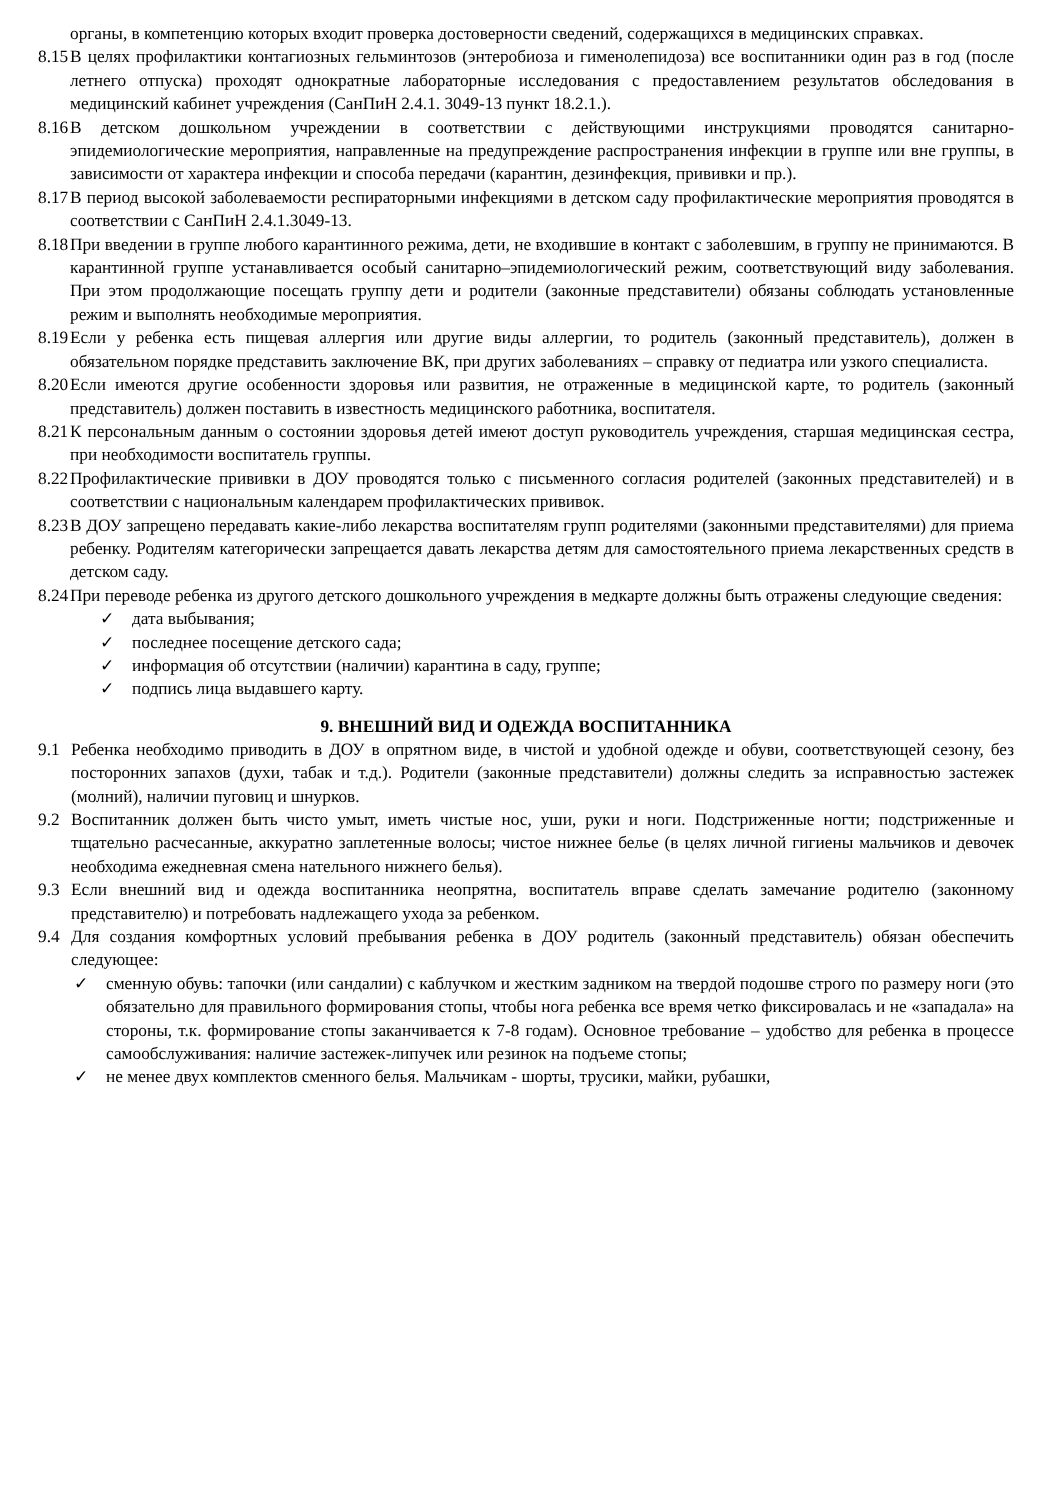органы, в компетенцию которых входит проверка достоверности сведений, содержащихся в медицинских справках.
8.15 В целях профилактики контагиозных гельминтозов (энтеробиоза и гименолепидоза) все воспитанники один раз в год (после летнего отпуска) проходят однократные лабораторные исследования с предоставлением результатов обследования в медицинский кабинет учреждения (СанПиН 2.4.1. 3049-13 пункт 18.2.1.).
8.16 В детском дошкольном учреждении в соответствии с действующими инструкциями проводятся санитарно-эпидемиологические мероприятия, направленные на предупреждение распространения инфекции в группе или вне группы, в зависимости от характера инфекции и способа передачи (карантин, дезинфекция, прививки и пр.).
8.17 В период высокой заболеваемости респираторными инфекциями в детском саду профилактические мероприятия проводятся в соответствии с СанПиН 2.4.1.3049-13.
8.18 При введении в группе любого карантинного режима, дети, не входившие в контакт с заболевшим, в группу не принимаются. В карантинной группе устанавливается особый санитарно–эпидемиологический режим, соответствующий виду заболевания. При этом продолжающие посещать группу дети и родители (законные представители) обязаны соблюдать установленные режим и выполнять необходимые мероприятия.
8.19 Если у ребенка есть пищевая аллергия или другие виды аллергии, то родитель (законный представитель), должен в обязательном порядке представить заключение ВК, при других заболеваниях – справку от педиатра или узкого специалиста.
8.20 Если имеются другие особенности здоровья или развития, не отраженные в медицинской карте, то родитель (законный представитель) должен поставить в известность медицинского работника, воспитателя.
8.21 К персональным данным о состоянии здоровья детей имеют доступ руководитель учреждения, старшая медицинская сестра, при необходимости воспитатель группы.
8.22 Профилактические прививки в ДОУ проводятся только с письменного согласия родителей (законных представителей) и в соответствии с национальным календарем профилактических прививок.
8.23 В ДОУ запрещено передавать какие-либо лекарства воспитателям групп родителями (законными представителями) для приема ребенку. Родителям категорически запрещается давать лекарства детям для самостоятельного приема лекарственных средств в детском саду.
8.24 При переводе ребенка из другого детского дошкольного учреждения в медкарте должны быть отражены следующие сведения:
✓ дата выбывания;
✓ последнее посещение детского сада;
✓ информация об отсутствии (наличии) карантина в саду, группе;
✓ подпись лица выдавшего карту.
9. ВНЕШНИЙ ВИД И ОДЕЖДА ВОСПИТАННИКА
9.1 Ребенка необходимо приводить в ДОУ в опрятном виде, в чистой и удобной одежде и обуви, соответствующей сезону, без посторонних запахов (духи, табак и т.д.). Родители (законные представители) должны следить за исправностью застежек (молний), наличии пуговиц и шнурков.
9.2 Воспитанник должен быть чисто умыт, иметь чистые нос, уши, руки и ноги. Подстриженные ногти; подстриженные и тщательно расчесанные, аккуратно заплетенные волосы; чистое нижнее белье (в целях личной гигиены мальчиков и девочек необходима ежедневная смена нательного нижнего белья).
9.3 Если внешний вид и одежда воспитанника неопрятна, воспитатель вправе сделать замечание родителю (законному представителю) и потребовать надлежащего ухода за ребенком.
9.4 Для создания комфортных условий пребывания ребенка в ДОУ родитель (законный представитель) обязан обеспечить следующее:
✓ сменную обувь: тапочки (или сандалии) с каблучком и жестким задником на твердой подошве строго по размеру ноги (это обязательно для правильного формирования стопы, чтобы нога ребенка все время четко фиксировалась и не «западала» на стороны, т.к. формирование стопы заканчивается к 7-8 годам). Основное требование – удобство для ребенка в процессе самообслуживания: наличие застежек-липучек или резинок на подъеме стопы;
✓ не менее двух комплектов сменного белья. Мальчикам - шорты, трусики, майки, рубашки,